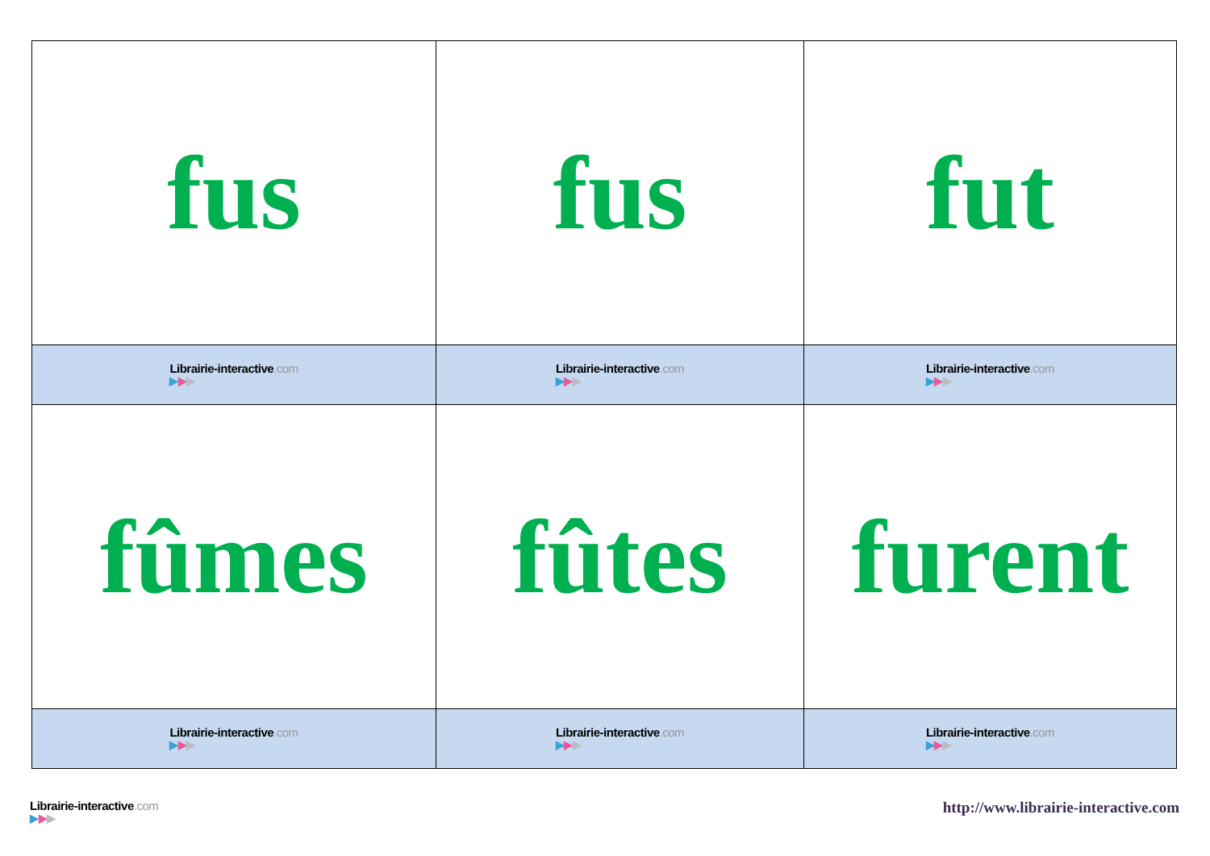| fus | fus | fut |
| Librairie-interactive .com ▶ ▶ ▶ | Librairie-interactive .com ▶ ▶ ▶ | Librairie-interactive .com ▶ ▶ ▶ |
| fûmes | fûtes | furent |
| Librairie-interactive .com ▶ ▶ ▶ | Librairie-interactive .com ▶ ▶ ▶ | Librairie-interactive .com ▶ ▶ ▶ |
Librairie-interactive.com
▶▶▶
http://www.librairie-interactive.com